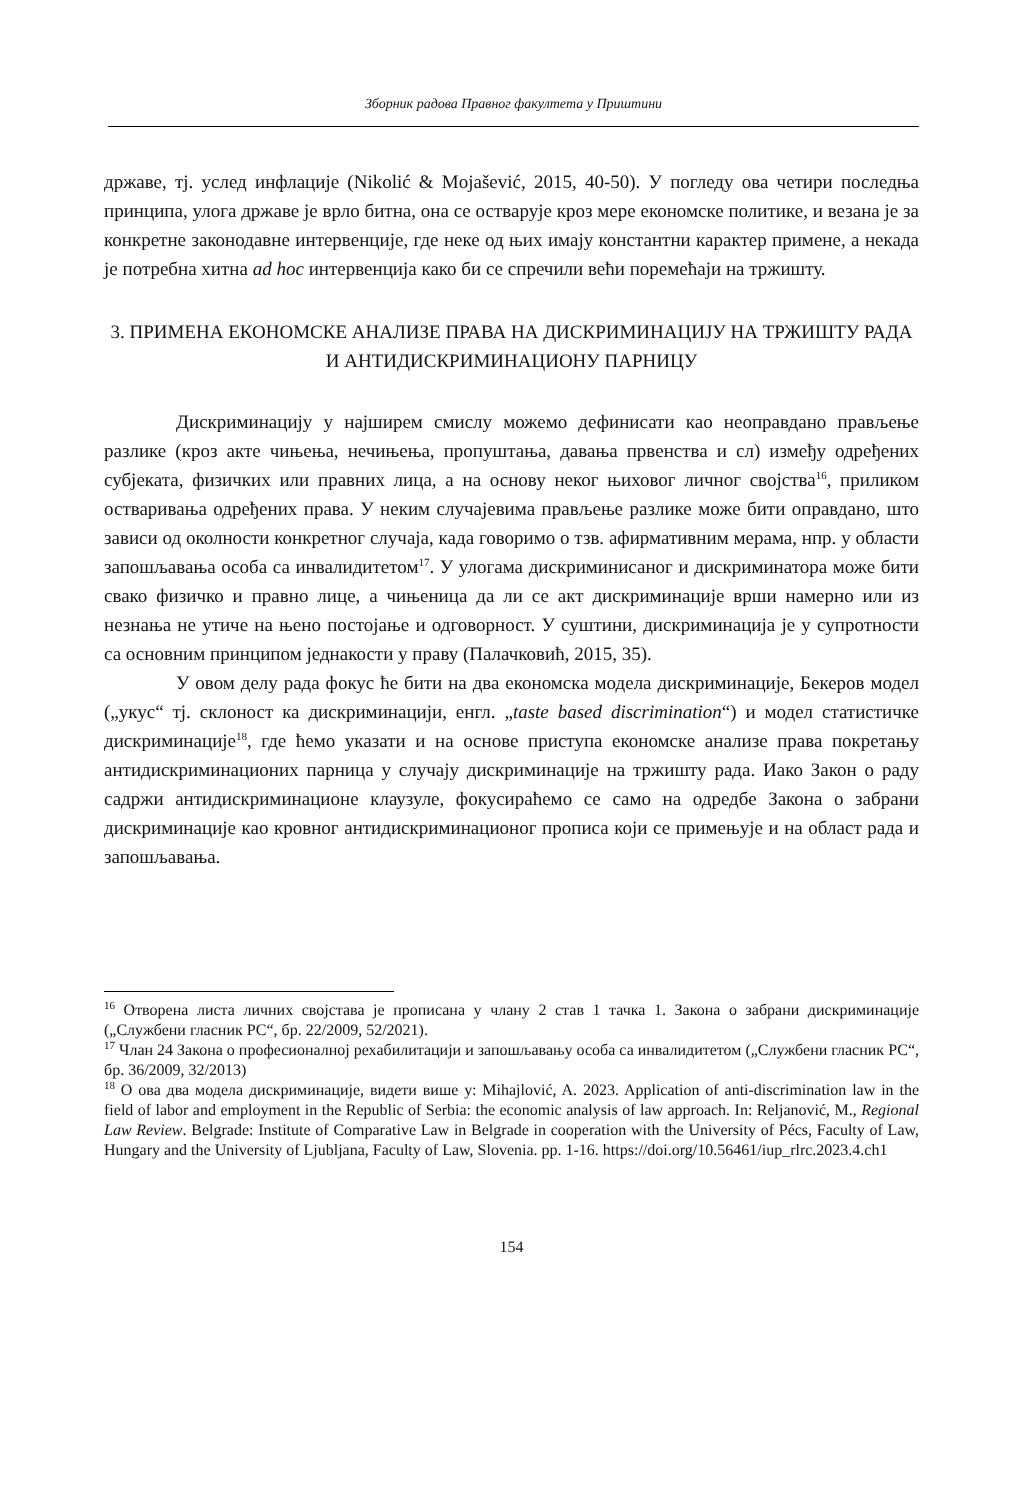Зборник радова Правног факултета у Приштини
државе, тј. услед инфлације (Nikolić & Mojašević, 2015, 40-50). У погледу ова четири последња принципа, улога државе је врло битна, она се остварује кроз мере економске политике, и везана је за конкретне законодавне интервенције, где неке од њих имају константни карактер примене, а некада је потребна хитна ad hoc интервенција како би се спречили већи поремећаји на тржишту.
3. ПРИМЕНА ЕКОНОМСКЕ АНАЛИЗЕ ПРАВА НА ДИСКРИМИНАЦИЈУ НА ТРЖИШТУ РАДА И АНТИДИСКРИМИНАЦИОНУ ПАРНИЦУ
Дискриминацију у најширем смислу можемо дефинисати као неоправдано прављење разлике (кроз акте чињења, нечињења, пропуштања, давања првенства и сл) између одређених субјеката, физичких или правних лица, а на основу неког њиховог личног својства<sup>16</sup>, приликом остваривања одређених права. У неким случајевима прављење разлике може бити оправдано, што зависи од околности конкретног случаја, када говоримо о тзв. афирмативним мерама, нпр. у области запошљавања особа са инвалидитетом<sup>17</sup>. У улогама дискриминисаног и дискриминатора може бити свако физичко и правно лице, а чињеница да ли се акт дискриминације врши намерно или из незнања не утиче на њено постојање и одговорност. У суштини, дискриминација је у супротности са основним принципом једнакости у праву (Палачковић, 2015, 35).
У овом делу рада фокус ће бити на два економска модела дискриминације, Бекеров модел („укус“ тј. склоност ка дискриминацији, енгл. „taste based discrimination“) и модел статистичке дискриминације<sup>18</sup>, где ћемо указати и на основе приступа економске анализе права покретању антидискриминационих парница у случају дискриминације на тржишту рада. Иако Закон о раду садржи антидискриминационе клаузуле, фокусираћемо се само на одредбе Закона о забрани дискриминације као кровног антидискриминационог прописа који се примењује и на област рада и запошљавања.
<sup>16</sup> Отворена листа личних својстава је прописана у члану 2 став 1 тачка 1. Закона о забрани дискриминације („Службени гласник РС“, бр. 22/2009, 52/2021).
<sup>17</sup> Члан 24 Закона о професионалној рехабилитацији и запошљавању особа са инвалидитетом („Службени гласник РС“, бр. 36/2009, 32/2013)
<sup>18</sup> О ова два модела дискриминације, видети више у: Mihajlović, A. 2023. Application of anti-discrimination law in the field of labor and employment in the Republic of Serbia: the economic analysis of law approach. In: Reljanović, M., Regional Law Review. Belgrade: Institute of Comparative Law in Belgrade in cooperation with the University of Pécs, Faculty of Law, Hungary and the University of Ljubljana, Faculty of Law, Slovenia. pp. 1-16. https://doi.org/10.56461/iup_rlrc.2023.4.ch1
154